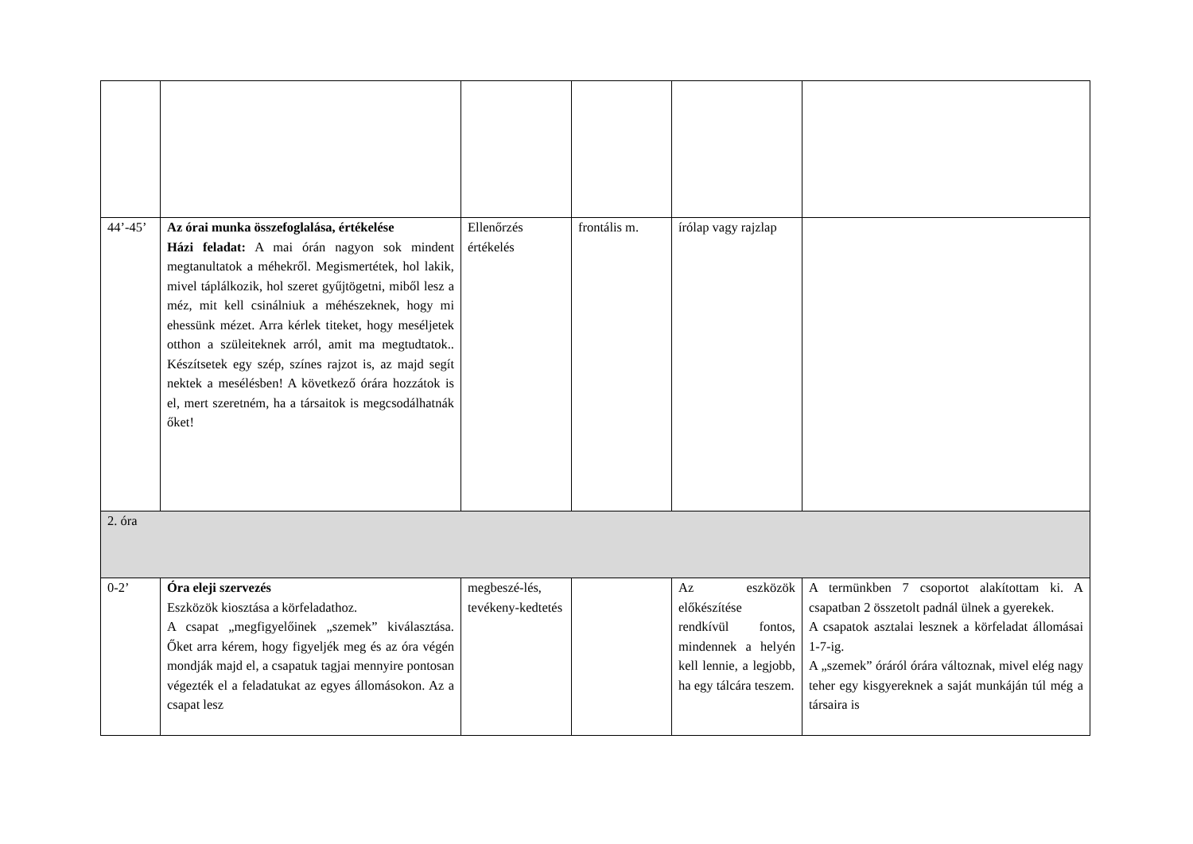| 44’-45’ | Az órai munka összefoglalása, értékelése Házi feladat: A mai órán nagyon sok mindent megtanultatok a méhekről. Megismertétek, hol lakik, mivel táplálkozik, hol szeret gyűjtögetni, miből lesz a méz, mit kell csinálniuk a méhészeknek, hogy mi ehessünk mézet. Arra kérlek titeket, hogy meséljetek otthon a szüleiteknek arról, amit ma megtudtatok.. Készítsetek egy szép, színes rajzot is, az majd segít nektek a mesélésben! A következő órára hozzátok is el, mert szeretném, ha a társaitok is megcsodálhatnák őket! | Ellenőrzés értékelés | frontális m. | írólap vagy rajzlap | |
| 2. óra | | | | | |
| 0-2’ | Óra eleji szervezés Eszközök kiosztása a körfeladathoz. A csapat „megfigyelőinek „szemek” kiválasztása. Őket arra kérem, hogy figyeljék meg és az óra végén mondják majd el, a csapatuk tagjai mennyire pontosan végezték el a feladatukat az egyes állomásokon. Az a csapat lesz | megbeszé-lés, tevékeny-kedtetés | | Az eszközök előkészítése rendkívül fontos, mindennek a helyén kell lennie, a legjobb, ha egy tálcára teszem. | A termünkben 7 csoportot alakítottam ki. A csapatban 2 összetolt padnál ülnek a gyerekek. A csapatok asztalai lesznek a körfeladat állomásai 1-7-ig. A „szemek” óráról órára változnak, mivel elég nagy teher egy kisgyereknek a saját munkáján túl még a társaira is |